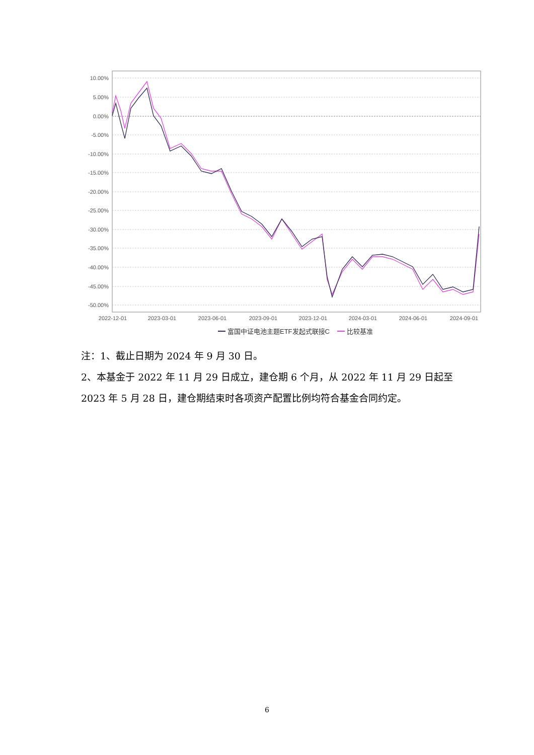10.00%
5.00%
0.00%
-5.00%
-10.00%
-15.00%
-20.00%
-25.00%
-30.00%
-35.00%
-40.00%
-45.00%
-50.00%
2022-12-01
2023-03-01
2023-06-01
2023-09-01
2023-12-01
2024-03-01
2024-06-01
2024-09-01
富国中证电池主题ETF发起式联接C
比较基准
注：1、截止日期为 2024 年 9 月 30 日。
2、本基金于 2022 年 11 月 29 日成立，建仓期 6 个月，从 2022 年 11 月 29 日起至 2023 年 5 月 28 日，建仓期结束时各项资产配置比例均符合基金合同约定。
6